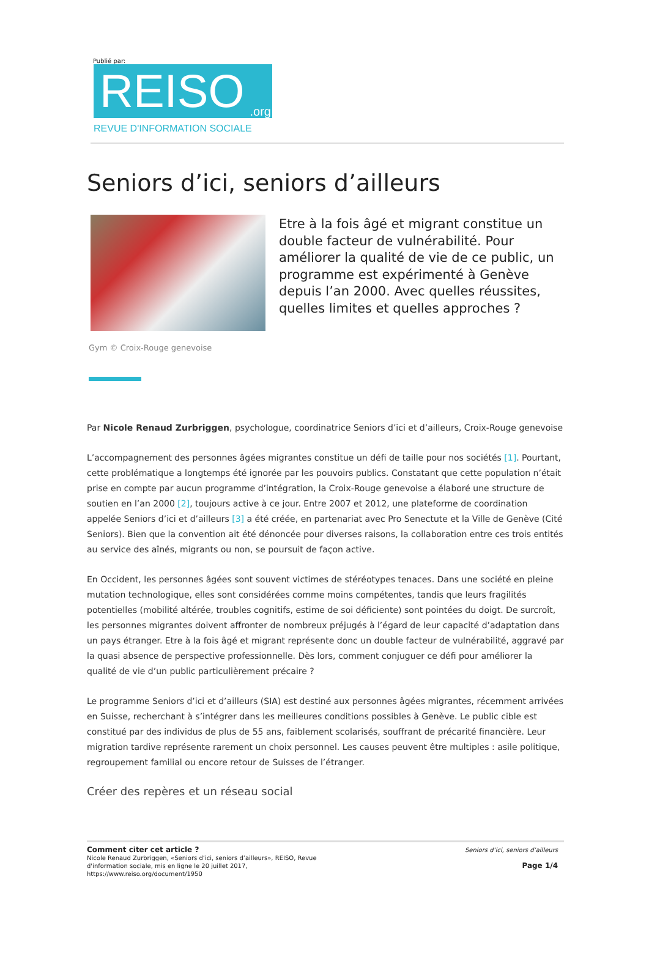Publié par:
REISO.org
REVUE D'INFORMATION SOCIALE
Seniors d’ici, seniors d’ailleurs
Etre à la fois âgé et migrant constitue un double facteur de vulnérabilité. Pour améliorer la qualité de vie de ce public, un programme est expérimenté à Genève depuis l’an 2000. Avec quelles réussites, quelles limites et quelles approches ?
Gym © Croix-Rouge genevoise
Par Nicole Renaud Zurbriggen, psychologue, coordinatrice Seniors d’ici et d’ailleurs, Croix-Rouge genevoise
L’accompagnement des personnes âgées migrantes constitue un défi de taille pour nos sociétés [1]. Pourtant, cette problématique a longtemps été ignorée par les pouvoirs publics. Constatant que cette population n’était prise en compte par aucun programme d’intégration, la Croix-Rouge genevoise a élaboré une structure de soutien en l’an 2000 [2], toujours active à ce jour. Entre 2007 et 2012, une plateforme de coordination appelée Seniors d’ici et d’ailleurs [3] a été créée, en partenariat avec Pro Senectute et la Ville de Genève (Cité Seniors). Bien que la convention ait été dénoncée pour diverses raisons, la collaboration entre ces trois entités au service des aînés, migrants ou non, se poursuit de façon active.
En Occident, les personnes âgées sont souvent victimes de stéréotypes tenaces. Dans une société en pleine mutation technologique, elles sont considérées comme moins compétentes, tandis que leurs fragilités potentielles (mobilité altérée, troubles cognitifs, estime de soi déficiente) sont pointées du doigt. De surcroît, les personnes migrantes doivent affronter de nombreux préjugés à l’égard de leur capacité d’adaptation dans un pays étranger. Etre à la fois âgé et migrant représente donc un double facteur de vulnérabilité, aggravé par la quasi absence de perspective professionnelle. Dès lors, comment conjuguer ce défi pour améliorer la qualité de vie d’un public particulièrement précaire ?
Le programme Seniors d’ici et d’ailleurs (SIA) est destiné aux personnes âgées migrantes, récemment arrivées en Suisse, recherchant à s’intégrer dans les meilleures conditions possibles à Genève. Le public cible est constitué par des individus de plus de 55 ans, faiblement scolarisés, souffrant de précarité financière. Leur migration tardive représente rarement un choix personnel. Les causes peuvent être multiples : asile politique, regroupement familial ou encore retour de Suisses de l’étranger.
Créer des repères et un réseau social
Comment citer cet article ?
Nicole Renaud Zurbriggen, «Seniors d’ici, seniors d’ailleurs», REISO, Revue
d'information sociale, mis en ligne le 20 juillet 2017,
https://www.reiso.org/document/1950
Seniors d’ici, seniors d’ailleurs
Page 1/4